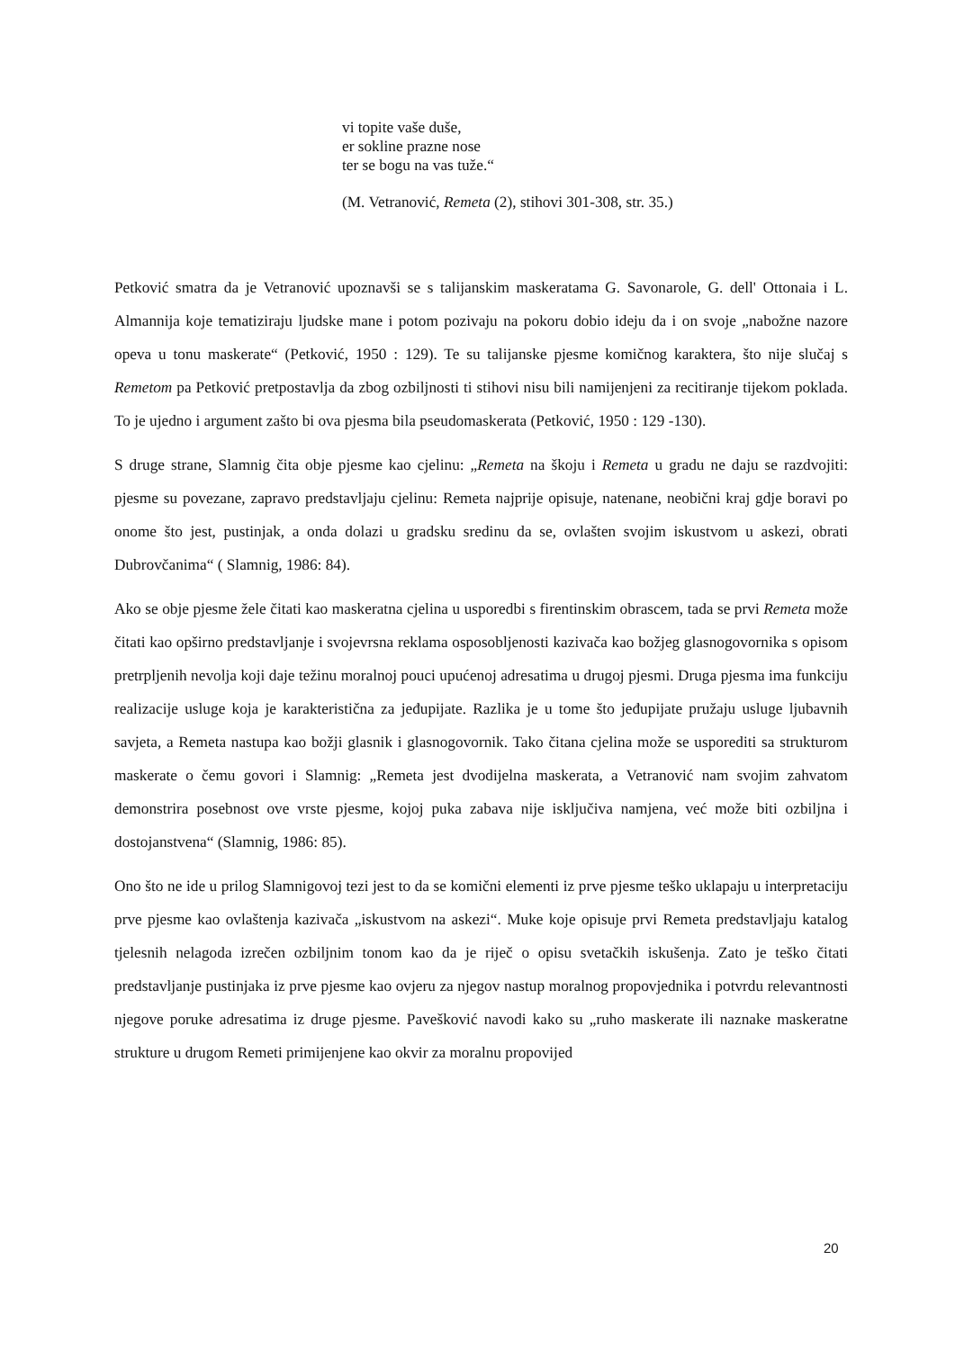vi topite vaše duše,
er sokline prazne nose
ter se bogu na vas tuže.“
(M. Vetranović, Remeta (2), stihovi 301-308, str. 35.)
Petković smatra da je Vetranović upoznavši se s talijanskim maskeratama G. Savonarole, G. dell' Ottonaia i L. Almannija koje tematiziraju ljudske mane i potom pozivaju na pokoru dobio ideju da i on svoje „nabožne nazore opeva u tonu maskerate“ (Petković, 1950 : 129). Te su talijanske pjesme komičnog karaktera, što nije slučaj s Remetom pa Petković pretpostavlja da zbog ozbiljnosti ti stihovi nisu bili namijenjeni za recitiranje tijekom poklada. To je ujedno i argument zašto bi ova pjesma bila pseudomaskerata (Petković, 1950 : 129 -130).
S druge strane, Slamnig čita obje pjesme kao cjelinu: „Remeta na škoju i Remeta u gradu ne daju se razdvojiti: pjesme su povezane, zapravo predstavljaju cjelinu: Remeta najprije opisuje, natenane, neobični kraj gdje boravi po onome što jest, pustinjak, a onda dolazi u gradsku sredinu da se, ovlašten svojim iskustvom u askezi, obrati Dubrovčanima“ ( Slamnig, 1986: 84).
Ako se obje pjesme žele čitati kao maskeratna cjelina u usporedbi s firentinskim obrascem, tada se prvi Remeta može čitati kao opširno predstavljanje i svojevrsna reklama osposobljenosti kazivača kao božjeg glasnogovornika s opisom pretrpljenih nevolja koji daje težinu moralnoj pouci upućenoj adresatima u drugoj pjesmi. Druga pjesma ima funkciju realizacije usluge koja je karakteristična za jeđupijate. Razlika je u tome što jeđupijate pružaju usluge ljubavnih savjeta, a Remeta nastupa kao božji glasnik i glasnogovornik. Tako čitana cjelina može se usporediti sa strukturom maskerate o čemu govori i Slamnig: „Remeta jest dvodijelna maskerata, a Vetranović nam svojim zahvatom demonstrira posebnost ove vrste pjesme, kojoj puka zabava nije isključiva namjena, već može biti ozbiljna i dostojanstvena“ (Slamnig, 1986: 85).
Ono što ne ide u prilog Slamnigovoj tezi jest to da se komični elementi iz prve pjesme teško uklapaju u interpretaciju prve pjesme kao ovlaštenja kazivača „iskustvom na askezi“. Muke koje opisuje prvi Remeta predstavljaju katalog tjelesnih nelagoda izrečen ozbiljnim tonom kao da je riječ o opisu svetačkih iskušenja. Zato je teško čitati predstavljanje pustinjaka iz prve pjesme kao ovjeru za njegov nastup moralnog propovjednika i potvrdu relevantnosti njegove poruke adresatima iz druge pjesme. Pavešković navodi kako su „ruho maskerate ili naznake maskeratne strukture u drugom Remeti primijenjene kao okvir za moralnu propovijed
20